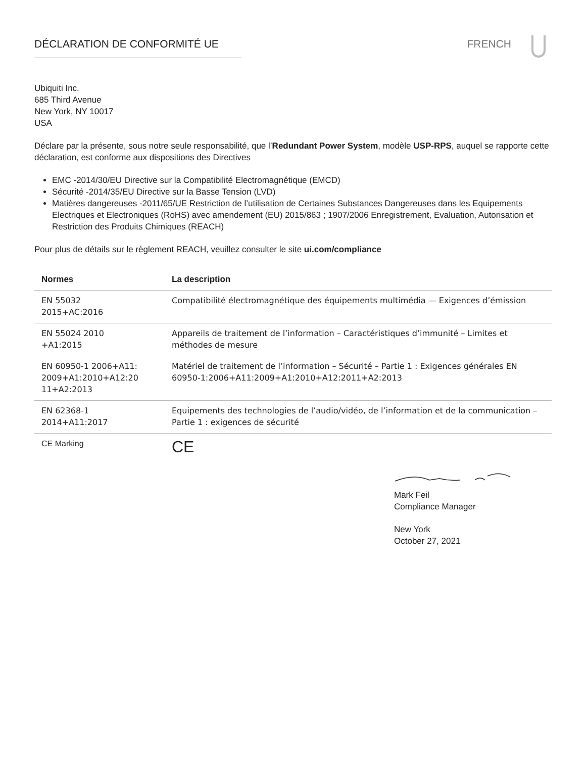DÉCLARATION DE CONFORMITÉ UE FRENCH
Ubiquiti Inc.
685 Third Avenue
New York, NY 10017
USA
Déclare par la présente, sous notre seule responsabilité, que l’Redundant Power System, modèle USP-RPS, auquel se rapporte cette déclaration, est conforme aux dispositions des Directives
EMC -2014/30/EU Directive sur la Compatibilité Electromagnétique (EMCD)
Sécurité -2014/35/EU Directive sur la Basse Tension (LVD)
Matières dangereuses -2011/65/UE Restriction de l’utilisation de Certaines Substances Dangereuses dans les Equipements Electriques et Electroniques (RoHS) avec amendement (EU) 2015/863 ; 1907/2006 Enregistrement, Evaluation, Autorisation et Restriction des Produits Chimiques (REACH)
Pour plus de détails sur le règlement REACH, veuillez consulter le site ui.com/compliance
| Normes | La description |
| --- | --- |
| EN 55032 2015+AC:2016 | Compatibilité électromagnétique des équipements multimédia — Exigences d’émission |
| EN 55024 2010 +A1:2015 | Appareils de traitement de l’information – Caractéristiques d’immunité – Limites et méthodes de mesure |
| EN 60950-1 2006+A11: 2009+A1:2010+A12:20 11+A2:2013 | Matériel de traitement de l’information – Sécurité – Partie 1 : Exigences générales EN 60950-1:2006+A11:2009+A1:2010+A12:2011+A2:2013 |
| EN 62368-1 2014+A11:2017 | Equipements des technologies de l’audio/vidéo, de l’information et de la communication – Partie 1 : exigences de sécurité |
| CE Marking | CE |
Mark Feil
Compliance Manager
New York
October 27, 2021